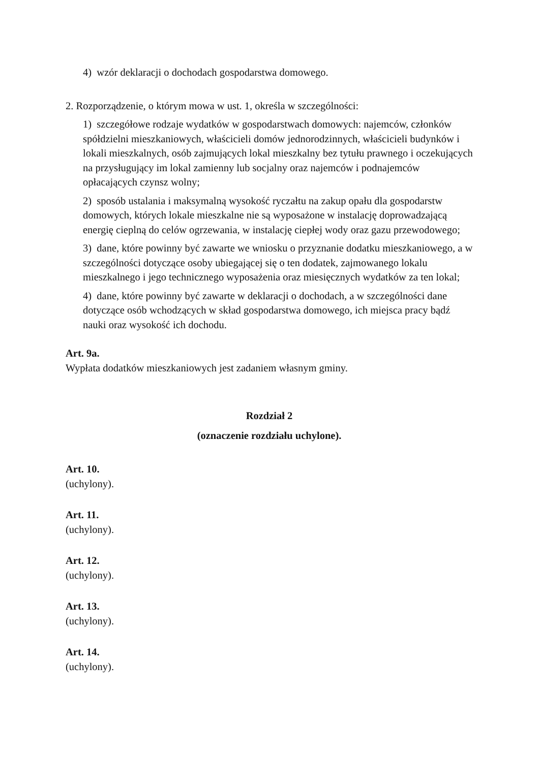4) wzór deklaracji o dochodach gospodarstwa domowego.
2. Rozporządzenie, o którym mowa w ust. 1, określa w szczególności:
1) szczegółowe rodzaje wydatków w gospodarstwach domowych: najemców, członków spółdzielni mieszkaniowych, właścicieli domów jednorodzinnych, właścicieli budynków i lokali mieszkalnych, osób zajmujących lokal mieszkalny bez tytułu prawnego i oczekujących na przysługujący im lokal zamienny lub socjalny oraz najemców i podnajemców opłacających czynsz wolny;
2) sposób ustalania i maksymalną wysokość ryczałtu na zakup opału dla gospodarstw domowych, których lokale mieszkalne nie są wyposażone w instalację doprowadzającą energię cieplną do celów ogrzewania, w instalację ciepłej wody oraz gazu przewodowego;
3) dane, które powinny być zawarte we wniosku o przyznanie dodatku mieszkaniowego, a w szczególności dotyczące osoby ubiegającej się o ten dodatek, zajmowanego lokalu mieszkalnego i jego technicznego wyposażenia oraz miesięcznych wydatków za ten lokal;
4) dane, które powinny być zawarte w deklaracji o dochodach, a w szczególności dane dotyczące osób wchodzących w skład gospodarstwa domowego, ich miejsca pracy bądź nauki oraz wysokość ich dochodu.
Art. 9a.
Wypłata dodatków mieszkaniowych jest zadaniem własnym gminy.
Rozdział 2
(oznaczenie rozdziału uchylone).
Art. 10.
(uchylony).
Art. 11.
(uchylony).
Art. 12.
(uchylony).
Art. 13.
(uchylony).
Art. 14.
(uchylony).